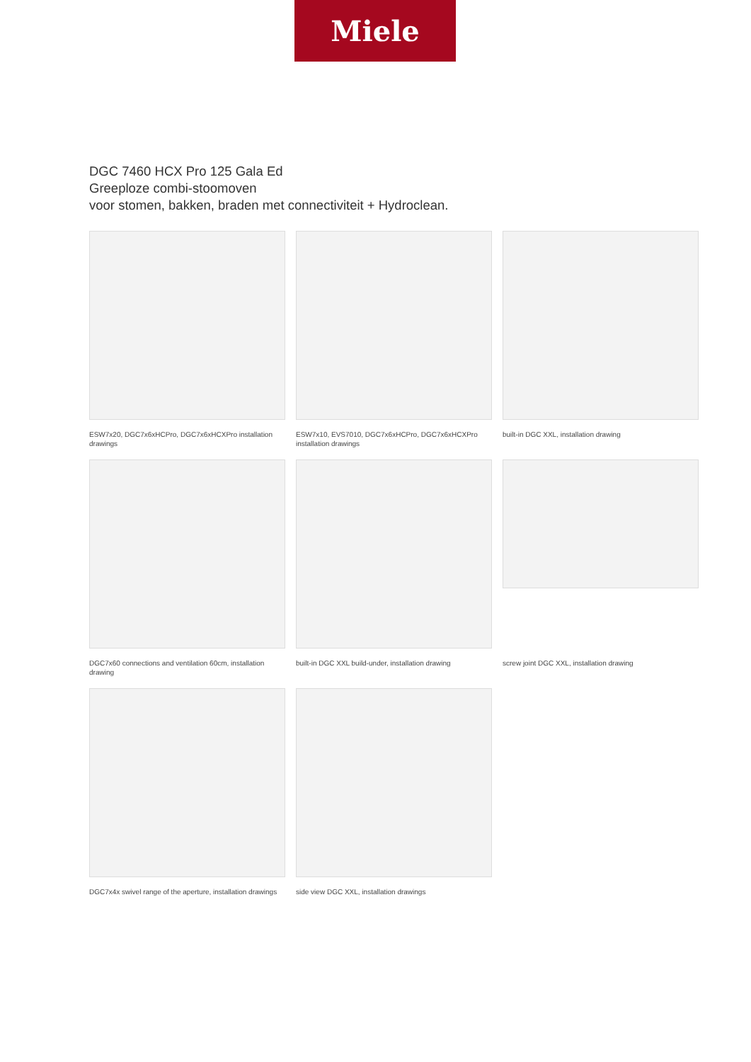Miele
DGC 7460 HCX Pro 125 Gala Ed
Greeploze combi-stoomoven
voor stomen, bakken, braden met connectiviteit + Hydroclean.
ESW7x20, DGC7x6xHCPro, DGC7x6xHCXPro installation drawings
ESW7x10, EVS7010, DGC7x6xHCPro, DGC7x6xHCXPro installation drawings
built-in DGC XXL, installation drawing
DGC7x60 connections and ventilation 60cm, installation drawing
built-in DGC XXL build-under, installation drawing
screw joint DGC XXL, installation drawing
DGC7x4x swivel range of the aperture, installation drawings
side view DGC XXL, installation drawings